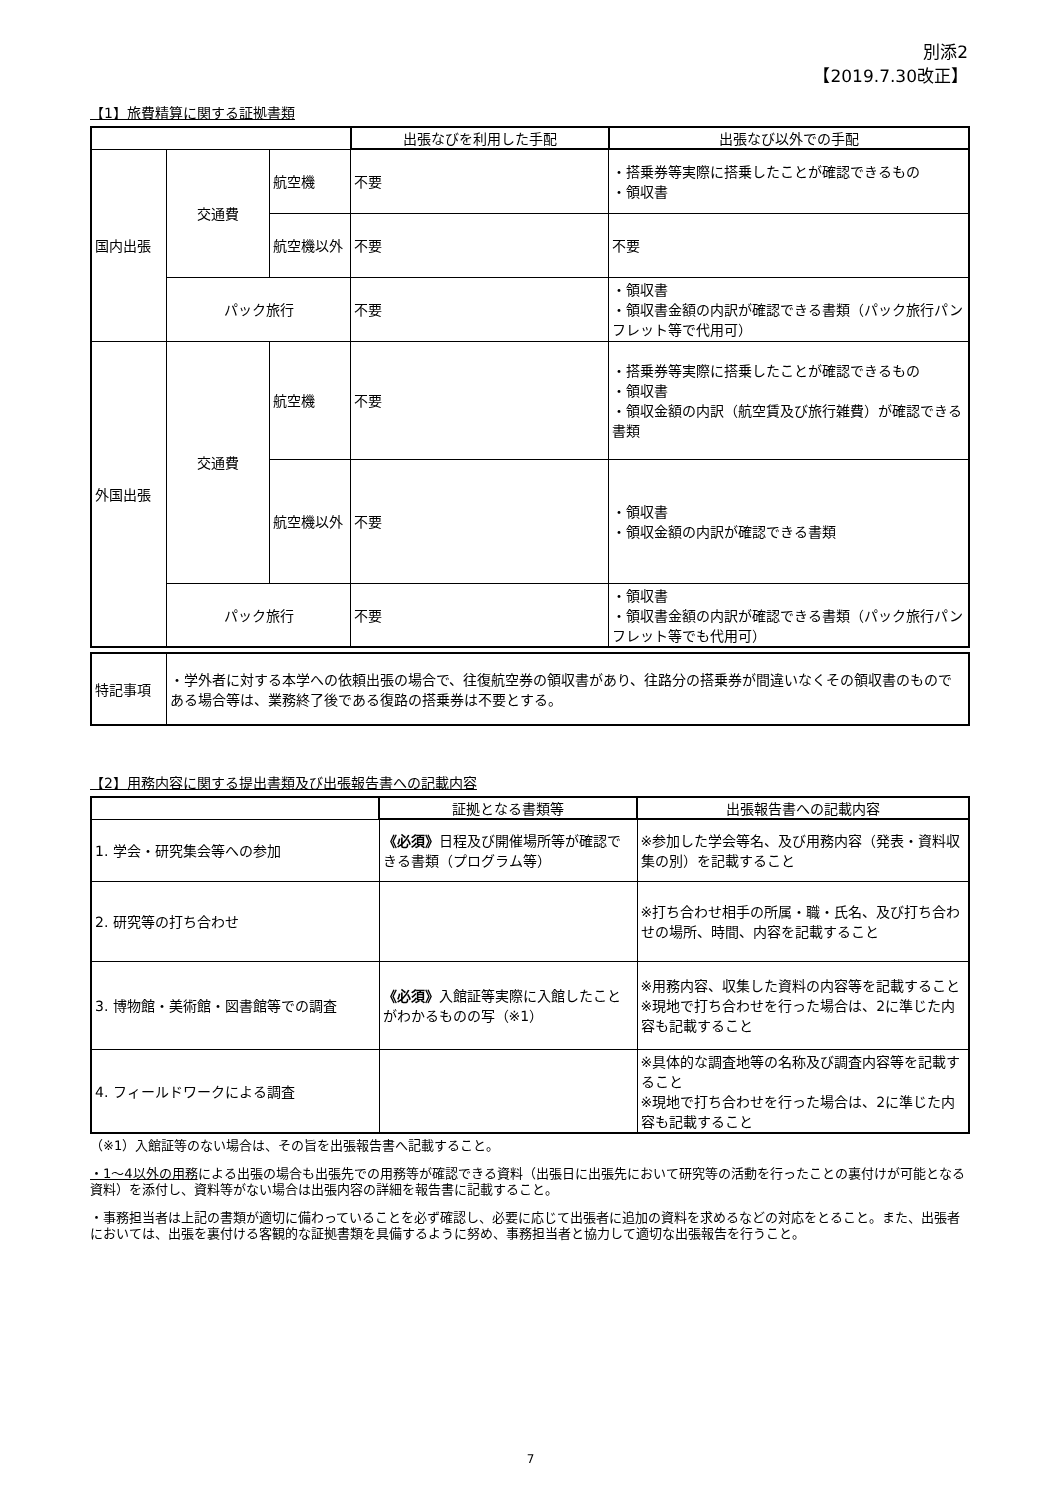別添2
【2019.7.30改正】
【1】旅費精算に関する証拠書類
| | | | 出張なびを利用した手配 | 出張なび以外での手配 |
| 国内出張 | 交通費 | 航空機 | 不要 | ・搭乗券等実際に搭乗したことが確認できるもの ・領収書 |
| | | 航空機以外 | 不要 | 不要 |
| | パック旅行 | | 不要 | ・領収書 ・領収書金額の内訳が確認できる書類（パック旅行パンフレット等で代用可） |
| 外国出張 | 交通費 | 航空機 | 不要 | ・搭乗券等実際に搭乗したことが確認できるもの ・領収書 ・領収金額の内訳（航空賃及び旅行雑費）が確認できる書類 |
| | | 航空機以外 | 不要 | ・領収書 ・領収金額の内訳が確認できる書類 |
| | パック旅行 | | 不要 | ・領収書 ・領収書金額の内訳が確認できる書類（パック旅行パンフレット等でも代用可） |
| 特記事項 | ・学外者に対する本学への依頼出張の場合で、往復航空券の領収書があり、往路分の搭乗券が間違いなくその領収書のものである場合等は、業務終了後である復路の搭乗券は不要とする。 |
【2】用務内容に関する提出書類及び出張報告書への記載内容
| | 証拠となる書類等 | 出張報告書への記載内容 |
| 1. 学会・研究集会等への参加 | 《必須》 日程及び開催場所等が確認できる書類（プログラム等） | ※参加した学会等名、及び用務内容（発表・資料収集の別）を記載すること |
| 2. 研究等の打ち合わせ | | ※打ち合わせ相手の所属・職・氏名、及び打ち合わせの場所、時間、内容を記載すること |
| 3. 博物館・美術館・図書館等での調査 | 《必須》 入館証等実際に入館したことがわかるものの写（※1） | ※用務内容、収集した資料の内容等を記載すること ※現地で打ち合わせを行った場合は、2に準じた内容も記載すること |
| 4. フィールドワークによる調査 | | ※具体的な調査地等の名称及び調査内容等を記載すること ※現地で打ち合わせを行った場合は、2に準じた内容も記載すること |
（※1）入館証等のない場合は、その旨を出張報告書へ記載すること。
・1～4以外の用務による出張の場合も出張先での用務等が確認できる資料（出張日に出張先において研究等の活動を行ったことの裏付けが可能となる資料）を添付し、資料等がない場合は出張内容の詳細を報告書に記載すること。
・事務担当者は上記の書類が適切に備わっていることを必ず確認し、必要に応じて出張者に追加の資料を求めるなどの対応をとること。また、出張者においては、出張を裏付ける客観的な証拠書類を具備するように努め、事務担当者と協力して適切な出張報告を行うこと。
7